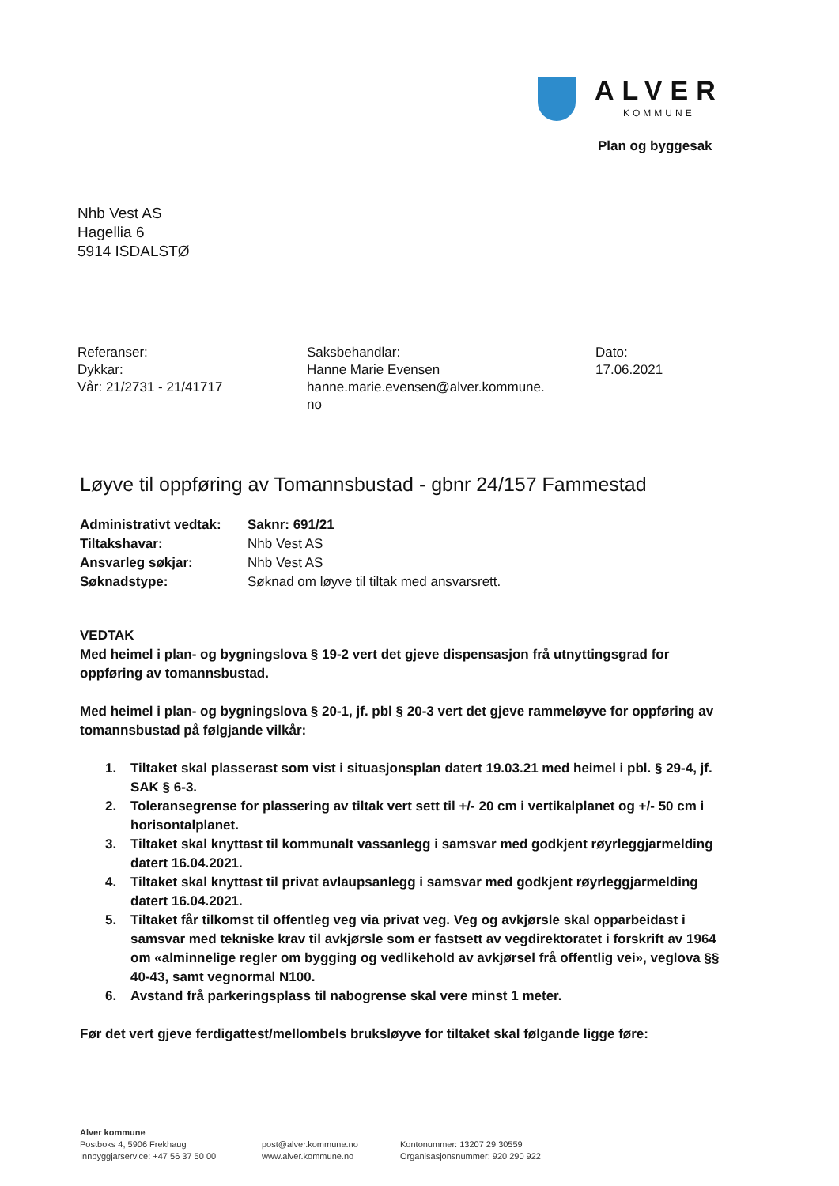ALVER
KOMMUNE
Plan og byggesak
Nhb Vest AS
Hagellia 6
5914 ISDALSTØ
Referanser:
Dykkar:
Vår: 21/2731 - 21/41717
Saksbehandlar:
Hanne Marie Evensen
hanne.marie.evensen@alver.kommune.
no
Dato:
17.06.2021
Løyve til oppføring av Tomannsbustad - gbnr 24/157 Fammestad
| Administrativt vedtak: | Saknr: 691/21 |
| Tiltakshavar: | Nhb Vest AS |
| Ansvarleg søkjar: | Nhb Vest AS |
| Søknadstype: | Søknad om løyve til tiltak med ansvarsrett. |
VEDTAK
Med heimel i plan- og bygningslova § 19-2 vert det gjeve dispensasjon frå utnyttingsgrad for oppføring av tomannsbustad.
Med heimel i plan- og bygningslova § 20-1, jf. pbl § 20-3 vert det gjeve rammeløyve for oppføring av tomannsbustad på følgjande vilkår:
1. Tiltaket skal plasserast som vist i situasjonsplan datert 19.03.21 med heimel i pbl. § 29-4, jf. SAK § 6-3.
2. Toleransegrense for plassering av tiltak vert sett til +/- 20 cm i vertikalplanet og +/- 50 cm i horisontalplanet.
3. Tiltaket skal knyttast til kommunalt vassanlegg i samsvar med godkjent røyrleggjarmelding datert 16.04.2021.
4. Tiltaket skal knyttast til privat avlaupsanlegg i samsvar med godkjent røyrleggjarmelding datert 16.04.2021.
5. Tiltaket får tilkomst til offentleg veg via privat veg. Veg og avkjørsle skal opparbeidast i samsvar med tekniske krav til avkjørsle som er fastsett av vegdirektoratet i forskrift av 1964 om «alminnelige regler om bygging og vedlikehold av avkjørsel frå offentlig vei», veglova §§ 40-43, samt vegnormal N100.
6. Avstand frå parkeringsplass til nabogrense skal vere minst 1 meter.
Før det vert gjeve ferdigattest/mellombels bruksløyve for tiltaket skal følgande ligge føre:
Alver kommune
Postboks 4, 5906 Frekhaug
Innbyggjarservice: +47 56 37 50 00
post@alver.kommune.no
www.alver.kommune.no
Kontonummer: 13207 29 30559
Organisasjonsnummer: 920 290 922